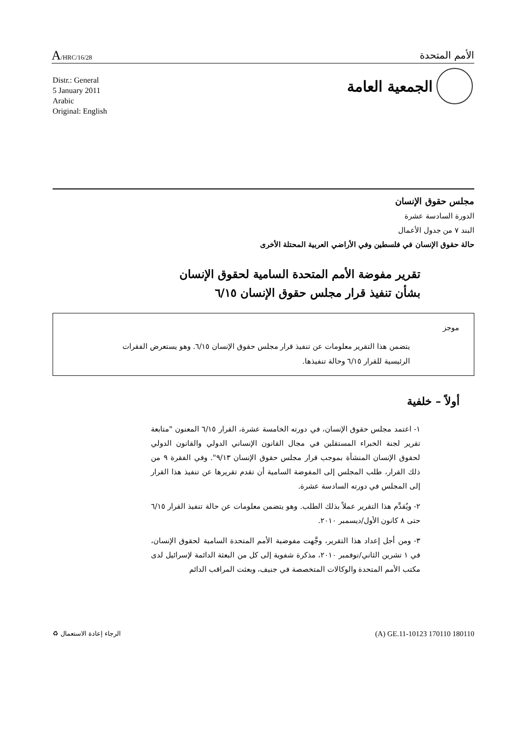A/HRC/16/28
الأمم المتحدة
Distr.: General
5 January 2011
Arabic
Original: English
الجمعية العامة
مجلس حقوق الإنسان
الدورة السادسة عشرة
البند ٧ من جدول الأعمال
حالة حقوق الإنسان في فلسطين وفي الأراضي العربية المحتلة الأخرى
تقرير مفوضة الأمم المتحدة السامية لحقوق الإنسان بشأن تنفيذ قرار مجلس حقوق الإنسان ٦/١٥
موجز
يتضمن هذا التقرير معلومات عن تنفيذ قرار مجلس حقوق الإنسان ٦/١٥. وهو يستعرض الفقرات الرئيسية للقرار ٦/١٥ وحالة تنفيذها.
أولاً – خلفية
١- اعتمد مجلس حقوق الإنسان، في دورته الخامسة عشرة، القرار ٦/١٥ المعنون "متابعة تقرير لجنة الخبراء المستقلين في مجال القانون الإنساني الدولي والقانون الدولي لحقوق الإنسان المنشأة بموجب قرار مجلس حقوق الإنسان ٩/١٣". وفي الفقرة ٩ من ذلك القرار، طلب المجلس إلى المفوضة السامية أن تقدم تقريرها عن تنفيذ هذا القرار إلى المجلس في دورته السادسة عشرة.
٢- ويُقدَّم هذا التقرير عملاً بذلك الطلب. وهو يتضمن معلومات عن حالة تنفيذ القرار ٦/١٥ حتى ٨ كانون الأول/ديسمبر ٢٠١٠.
٣- ومن أجل إعداد هذا التقرير، وجَّهت مفوضية الأمم المتحدة السامية لحقوق الإنسان، في ١ تشرين الثاني/نوفمبر ٢٠١٠، مذكرة شفوية إلى كل من البعثة الدائمة لإسرائيل لدى مكتب الأمم المتحدة والوكالات المتخصصة في جنيف، وبعثت المراقب الدائم
♻ الرجاء إعادة الاستعمال
(A) GE.11-10123 170110 180110